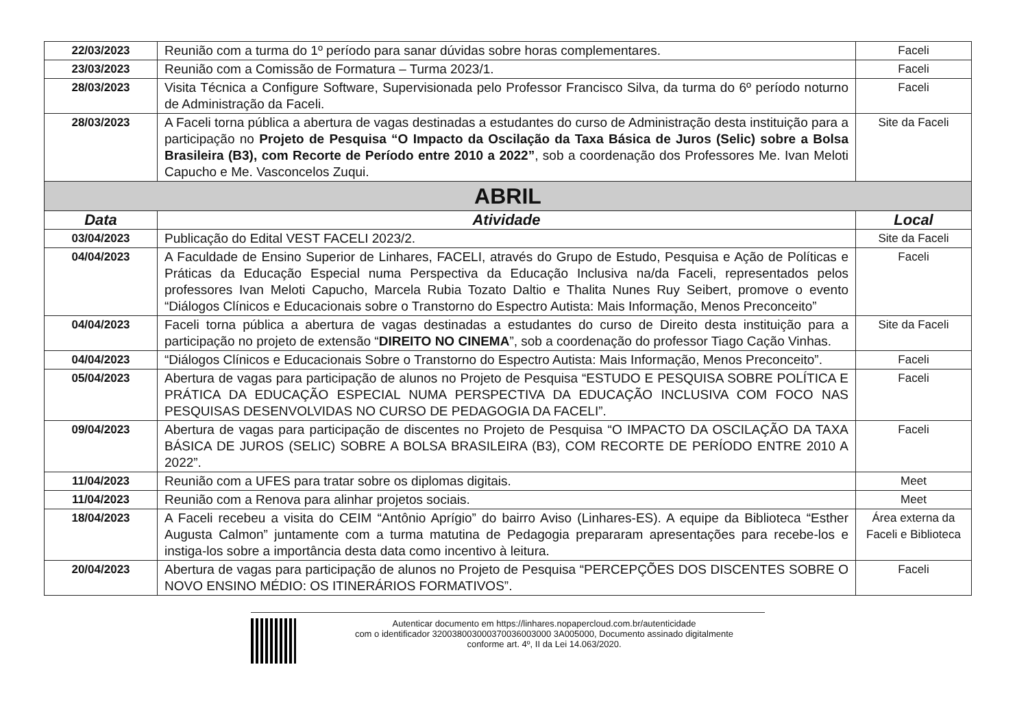| 22/03/2023 | Reunião com a turma do 1º período para sanar dúvidas sobre horas complementares. | Faceli |
| 23/03/2023 | Reunião com a Comissão de Formatura – Turma 2023/1. | Faceli |
| 28/03/2023 | Visita Técnica a Configure Software, Supervisionada pelo Professor Francisco Silva, da turma do 6º período noturno de Administração da Faceli. | Faceli |
| 28/03/2023 | A Faceli torna pública a abertura de vagas destinadas a estudantes do curso de Administração desta instituição para a participação no Projeto de Pesquisa “O Impacto da Oscilação da Taxa Básica de Juros (Selic) sobre a Bolsa Brasileira (B3), com Recorte de Período entre 2010 a 2022” , sob a coordenação dos Professores Me. Ivan Meloti Capucho e Me. Vasconcelos Zuqui. | Site da Faceli |
| ABRIL | | |
| Data | Atividade | Local |
| 03/04/2023 | Publicação do Edital VEST FACELI 2023/2. | Site da Faceli |
| 04/04/2023 | A Faculdade de Ensino Superior de Linhares, FACELI, através do Grupo de Estudo, Pesquisa e Ação de Políticas e Práticas da Educação Especial numa Perspectiva da Educação Inclusiva na/da Faceli, representados pelos professores Ivan Meloti Capucho, Marcela Rubia Tozato Daltio e Thalita Nunes Ruy Seibert, promove o evento “Diálogos Clínicos e Educacionais sobre o Transtorno do Espectro Autista: Mais Informação, Menos Preconceito” | Faceli |
| 04/04/2023 | Faceli torna pública a abertura de vagas destinadas a estudantes do curso de Direito desta instituição para a participação no projeto de extensão “ DIREITO NO CINEMA ”, sob a coordenação do professor Tiago Cação Vinhas. | Site da Faceli |
| 04/04/2023 | “Diálogos Clínicos e Educacionais Sobre o Transtorno do Espectro Autista: Mais Informação, Menos Preconceito”. | Faceli |
| 05/04/2023 | Abertura de vagas para participação de alunos no Projeto de Pesquisa “ESTUDO E PESQUISA SOBRE POLÍTICA E PRÁTICA DA EDUCAÇÃO ESPECIAL NUMA PERSPECTIVA DA EDUCAÇÃO INCLUSIVA COM FOCO NAS PESQUISAS DESENVOLVIDAS NO CURSO DE PEDAGOGIA DA FACELI”. | Faceli |
| 09/04/2023 | Abertura de vagas para participação de discentes no Projeto de Pesquisa “O IMPACTO DA OSCILAÇÃO DA TAXA BÁSICA DE JUROS (SELIC) SOBRE A BOLSA BRASILEIRA (B3), COM RECORTE DE PERÍODO ENTRE 2010 A 2022”. | Faceli |
| 11/04/2023 | Reunião com a UFES para tratar sobre os diplomas digitais. | Meet |
| 11/04/2023 | Reunião com a Renova para alinhar projetos sociais. | Meet |
| 18/04/2023 | A Faceli recebeu a visita do CEIM “Antônio Aprígio” do bairro Aviso (Linhares-ES). A equipe da Biblioteca “Esther Augusta Calmon” juntamente com a turma matutina de Pedagogia prepararam apresentações para recebe-los e instiga-los sobre a importância desta data como incentivo à leitura. | Área externa da Faceli e Biblioteca |
| 20/04/2023 | Abertura de vagas para participação de alunos no Projeto de Pesquisa “PERCEPÇÕES DOS DISCENTES SOBRE O NOVO ENSINO MÉDIO: OS ITINERÁRIOS FORMATIVOS”. | Faceli |
Autenticar documento em https://linhares.nopapercloud.com.br/autenticidade
com o identificador 320038003000370036003000 3A005000, Documento assinado digitalmente
conforme art. 4º, II da Lei 14.063/2020.